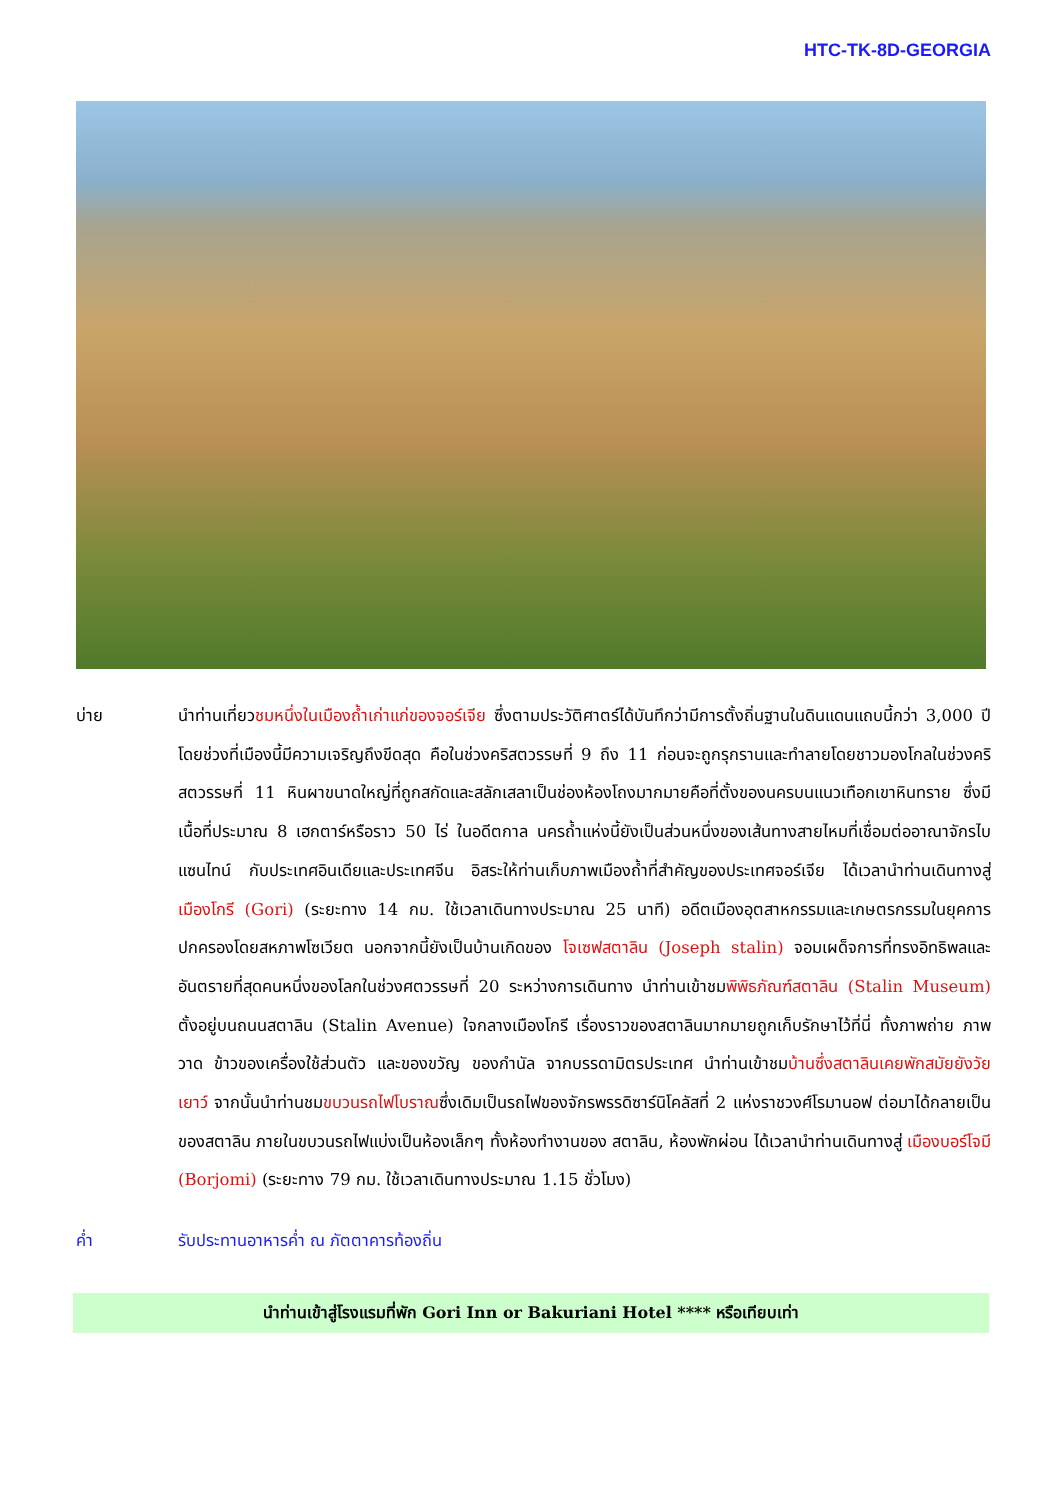HTC-TK-8D-GEORGIA
บ่าย นำท่านเที่ยวชมหนึ่งในเมืองถ้ำเก่าแก่ของจอร์เจีย ซึ่งตามประวัติศาตร์ได้บันทึกว่ามีการตั้งถิ่นฐานในดินแดนแถบนี้กว่า 3,000 ปี โดยช่วงที่เมืองนี้มีความเจริญถึงขีดสุด คือในช่วงคริสตวรรษที่ 9 ถึง 11 ก่อนจะถูกรุกรานและทำลายโดยชาวมองโกลในช่วงคริสตวรรษที่ 11 หินผาขนาดใหญ่ที่ถูกสกัดและสลักเสลาเป็นช่องห้องโถงมากมายคือที่ตั้งของนครบนแนวเทือกเขาหินทราย ซึ่งมีเนื้อที่ประมาณ 8 เฮกตาร์หรือราว 50 ไร่ ในอดีตกาล นครถ้ำแห่งนี้ยังเป็นส่วนหนึ่งของเส้นทางสายไหมที่เชื่อมต่ออาณาจักรไบแซนไทน์ กับประเทศอินเดียและประเทศจีน อิสระให้ท่านเก็บภาพเมืองถ้ำที่สำคัญของประเทศจอร์เจีย ได้เวลานำท่านเดินทางสู่ เมืองโกรี (Gori) (ระยะทาง 14 กม. ใช้เวลาเดินทางประมาณ 25 นาที) อดีตเมืองอุตสาหกรรมและเกษตรกรรมในยุคการปกครองโดยสหภาพโซเวียต นอกจากนี้ยังเป็นบ้านเกิดของ โจเซฟสตาลิน (Joseph stalin) จอมเผด็จการที่ทรงอิทธิพลและอันตรายที่สุดคนหนึ่งของโลกในช่วงศตวรรษที่ 20 ระหว่างการเดินทาง นำท่านเข้าชมพิพิธภัณฑ์สตาลิน (Stalin Museum) ตั้งอยู่บนถนนสตาลิน (Stalin Avenue) ใจกลางเมืองโกรี เรื่องราวของสตาลินมากมายถูกเก็บรักษาไว้ที่นี่ ทั้งภาพถ่าย ภาพวาด ข้าวของเครื่องใช้ส่วนตัว และของขวัญ ของกำนัล จากบรรดามิตรประเทศ นำท่านเข้าชมบ้านซึ่งสตาลินเคยพักสมัยยังวัยเยาว์ จากนั้นนำท่านชมขบวนรถไฟโบราณซึ่งเดิมเป็นรถไฟของจักรพรรดิซาร์นิโคลัสที่ 2 แห่งราชวงศ์โรมานอฟ ต่อมาได้กลายเป็นของสตาลิน ภายในขบวนรถไฟแบ่งเป็นห้องเล็กๆ ทั้งห้องทำงานของ สตาลิน, ห้องพักผ่อน ได้เวลานำท่านเดินทางสู่ เมืองบอร์โจมี (Borjomi) (ระยะทาง 79 กม. ใช้เวลาเดินทางประมาณ 1.15 ชั่วโมง)
ค่ำ รับประทานอาหารค่ำ ณ ภัตตาคารท้องถิ่น
นำท่านเข้าสู่โรงแรมที่พัก Gori Inn or Bakuriani Hotel **** หรือเทียบเท่า